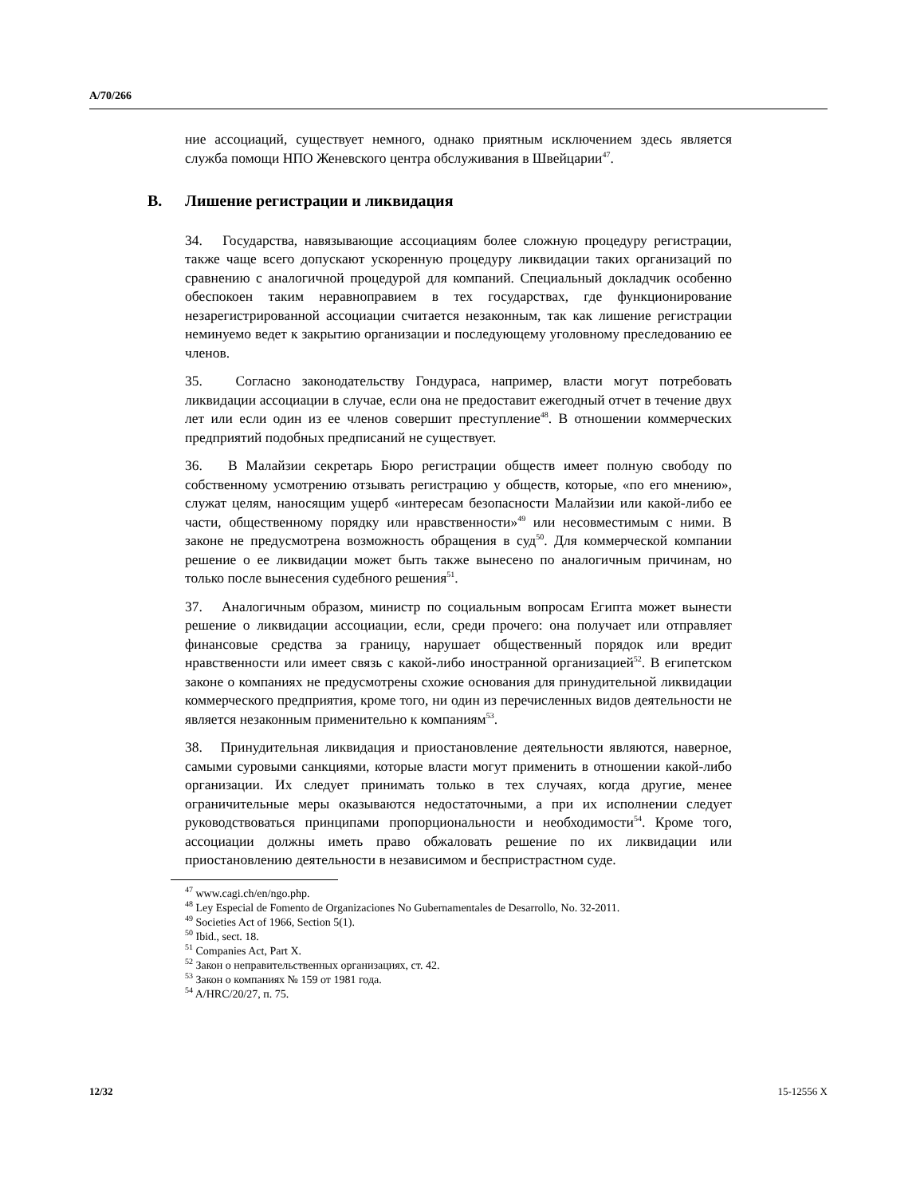A/70/266
ние ассоциаций, существует немного, однако приятным исключением здесь является служба помощи НПО Женевского центра обслуживания в Швейцарии<sup>47</sup>.
B. Лишение регистрации и ликвидация
34. Государства, навязывающие ассоциациям более сложную процедуру регистрации, также чаще всего допускают ускоренную процедуру ликвидации таких организаций по сравнению с аналогичной процедурой для компаний. Специальный докладчик особенно обеспокоен таким неравноправием в тех государствах, где функционирование незарегистрированной ассоциации считается незаконным, так как лишение регистрации неминуемо ведет к закрытию организации и последующему уголовному преследованию ее членов.
35. Согласно законодательству Гондураса, например, власти могут потребовать ликвидации ассоциации в случае, если она не предоставит ежегодный отчет в течение двух лет или если один из ее членов совершит преступление<sup>48</sup>. В отношении коммерческих предприятий подобных предписаний не существует.
36. В Малайзии секретарь Бюро регистрации обществ имеет полную свободу по собственному усмотрению отзывать регистрацию у обществ, которые, «по его мнению», служат целям, наносящим ущерб «интересам безопасности Малайзии или какой-либо ее части, общественному порядку или нравственности»<sup>49</sup> или несовместимым с ними. В законе не предусмотрена возможность обращения в суд<sup>50</sup>. Для коммерческой компании решение о ее ликвидации может быть также вынесено по аналогичным причинам, но только после вынесения судебного решения<sup>51</sup>.
37. Аналогичным образом, министр по социальным вопросам Египта может вынести решение о ликвидации ассоциации, если, среди прочего: она получает или отправляет финансовые средства за границу, нарушает общественный порядок или вредит нравственности или имеет связь с какой-либо иностранной организацией<sup>52</sup>. В египетском законе о компаниях не предусмотрены схожие основания для принудительной ликвидации коммерческого предприятия, кроме того, ни один из перечисленных видов деятельности не является незаконным применительно к компаниям<sup>53</sup>.
38. Принудительная ликвидация и приостановление деятельности являются, наверное, самыми суровыми санкциями, которые власти могут применить в отношении какой-либо организации. Их следует принимать только в тех случаях, когда другие, менее ограничительные меры оказываются недостаточными, а при их исполнении следует руководствоваться принципами пропорциональности и необходимости<sup>54</sup>. Кроме того, ассоциации должны иметь право обжаловать решение по их ликвидации или приостановлению деятельности в независимом и беспристрастном суде.
<sup>47</sup> www.cagi.ch/en/ngo.php.
<sup>48</sup> Ley Especial de Fomento de Organizaciones No Gubernamentales de Desarrollo, No. 32-2011.
<sup>49</sup> Societies Act of 1966, Section 5(1).
<sup>50</sup> Ibid., sect. 18.
<sup>51</sup> Companies Act, Part X.
<sup>52</sup> Закон о неправительственных организациях, ст. 42.
<sup>53</sup> Закон о компаниях № 159 от 1981 года.
<sup>54</sup> A/HRC/20/27, п. 75.
12/32 15-12556 X